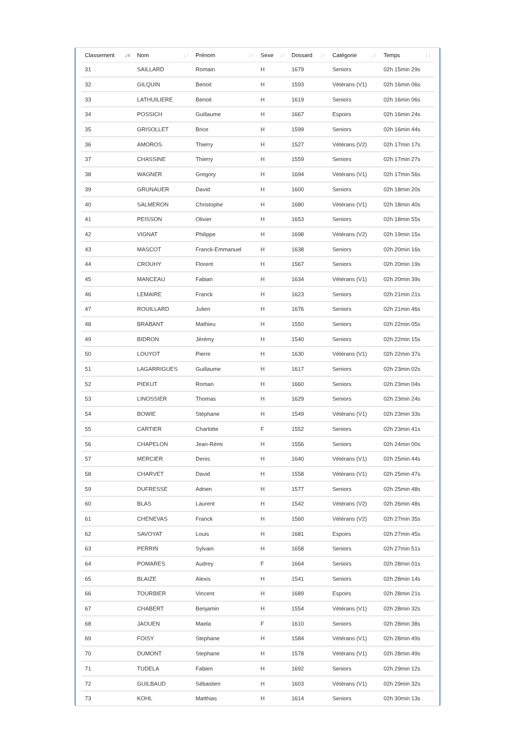| Classement ↓≡ | Nom ↓↑ | Prénom ↓↑ | Sexe ↓↑ | Dossard ↓↑ | Catégorie ↓↑ | Temps ↓↑ |
| --- | --- | --- | --- | --- | --- | --- |
| 31 | SAILLARD | Romain | H | 1679 | Seniors | 02h 15min 29s |
| 32 | GILQUIN | Benoit | H | 1593 | Vétérans (V1) | 02h 16min 06s |
| 33 | LATHUILIERE | Benoit | H | 1619 | Seniors | 02h 16min 06s |
| 34 | POSSICH | Guillaume | H | 1667 | Espoirs | 02h 16min 24s |
| 35 | GRISOLLET | Brice | H | 1599 | Seniors | 02h 16min 44s |
| 36 | AMOROS | Thierry | H | 1527 | Vétérans (V2) | 02h 17min 17s |
| 37 | CHASSINE | Thierry | H | 1559 | Seniors | 02h 17min 27s |
| 38 | WAGNER | Gregory | H | 1694 | Vétérans (V1) | 02h 17min 56s |
| 39 | GRUNAUER | David | H | 1600 | Seniors | 02h 18min 20s |
| 40 | SALMERON | Christophe | H | 1680 | Vétérans (V1) | 02h 18min 40s |
| 41 | PEISSON | Olivier | H | 1653 | Seniors | 02h 18min 55s |
| 42 | VIGNAT | Philippe | H | 1698 | Vétérans (V2) | 02h 19min 15s |
| 43 | MASCOT | Franck-Emmanuel | H | 1638 | Seniors | 02h 20min 16s |
| 44 | CROUHY | Florent | H | 1567 | Seniors | 02h 20min 19s |
| 45 | MANCEAU | Fabian | H | 1634 | Vétérans (V1) | 02h 20min 39s |
| 46 | LEMAIRE | Franck | H | 1623 | Seniors | 02h 21min 21s |
| 47 | ROUILLARD | Julien | H | 1676 | Seniors | 02h 21min 46s |
| 48 | BRABANT | Mathieu | H | 1550 | Seniors | 02h 22min 05s |
| 49 | BIDRON | Jérémy | H | 1540 | Seniors | 02h 22min 15s |
| 50 | LOUYOT | Pierre | H | 1630 | Vétérans (V1) | 02h 22min 37s |
| 51 | LAGARRIGUES | Guillaume | H | 1617 | Seniors | 02h 23min 02s |
| 52 | PIEKUT | Roman | H | 1660 | Seniors | 02h 23min 04s |
| 53 | LINOSSIER | Thomas | H | 1629 | Seniors | 02h 23min 24s |
| 54 | BOWIE | Stéphane | H | 1549 | Vétérans (V1) | 02h 23min 33s |
| 55 | CARTIER | Charlotte | F | 1552 | Seniors | 02h 23min 41s |
| 56 | CHAPELON | Jean-Rémi | H | 1556 | Seniors | 02h 24min 00s |
| 57 | MERCIER | Denis | H | 1640 | Vétérans (V1) | 02h 25min 44s |
| 58 | CHARVET | David | H | 1558 | Vétérans (V1) | 02h 25min 47s |
| 59 | DUFRESSE | Adrien | H | 1577 | Seniors | 02h 25min 48s |
| 60 | BLAS | Laurent | H | 1542 | Vétérans (V2) | 02h 26min 48s |
| 61 | CHENEVAS | Franck | H | 1560 | Vétérans (V2) | 02h 27min 35s |
| 62 | SAVOYAT | Louis | H | 1681 | Espoirs | 02h 27min 45s |
| 63 | PERRIN | Sylvain | H | 1658 | Seniors | 02h 27min 51s |
| 64 | POMARES | Audrey | F | 1664 | Seniors | 02h 28min 01s |
| 65 | BLAIZE | Alexis | H | 1541 | Seniors | 02h 28min 14s |
| 66 | TOURBIER | Vincent | H | 1689 | Espoirs | 02h 28min 21s |
| 67 | CHABERT | Benjamin | H | 1554 | Vétérans (V1) | 02h 28min 32s |
| 68 | JAOUEN | Maela | F | 1610 | Seniors | 02h 28min 38s |
| 69 | FOISY | Stephane | H | 1584 | Vétérans (V1) | 02h 28min 49s |
| 70 | DUMONT | Stephane | H | 1578 | Vétérans (V1) | 02h 28min 49s |
| 71 | TUDELA | Fabien | H | 1692 | Seniors | 02h 29min 12s |
| 72 | GUILBAUD | Sébastien | H | 1603 | Vétérans (V1) | 02h 29min 32s |
| 73 | KOHL | Matthias | H | 1614 | Seniors | 02h 30min 13s |